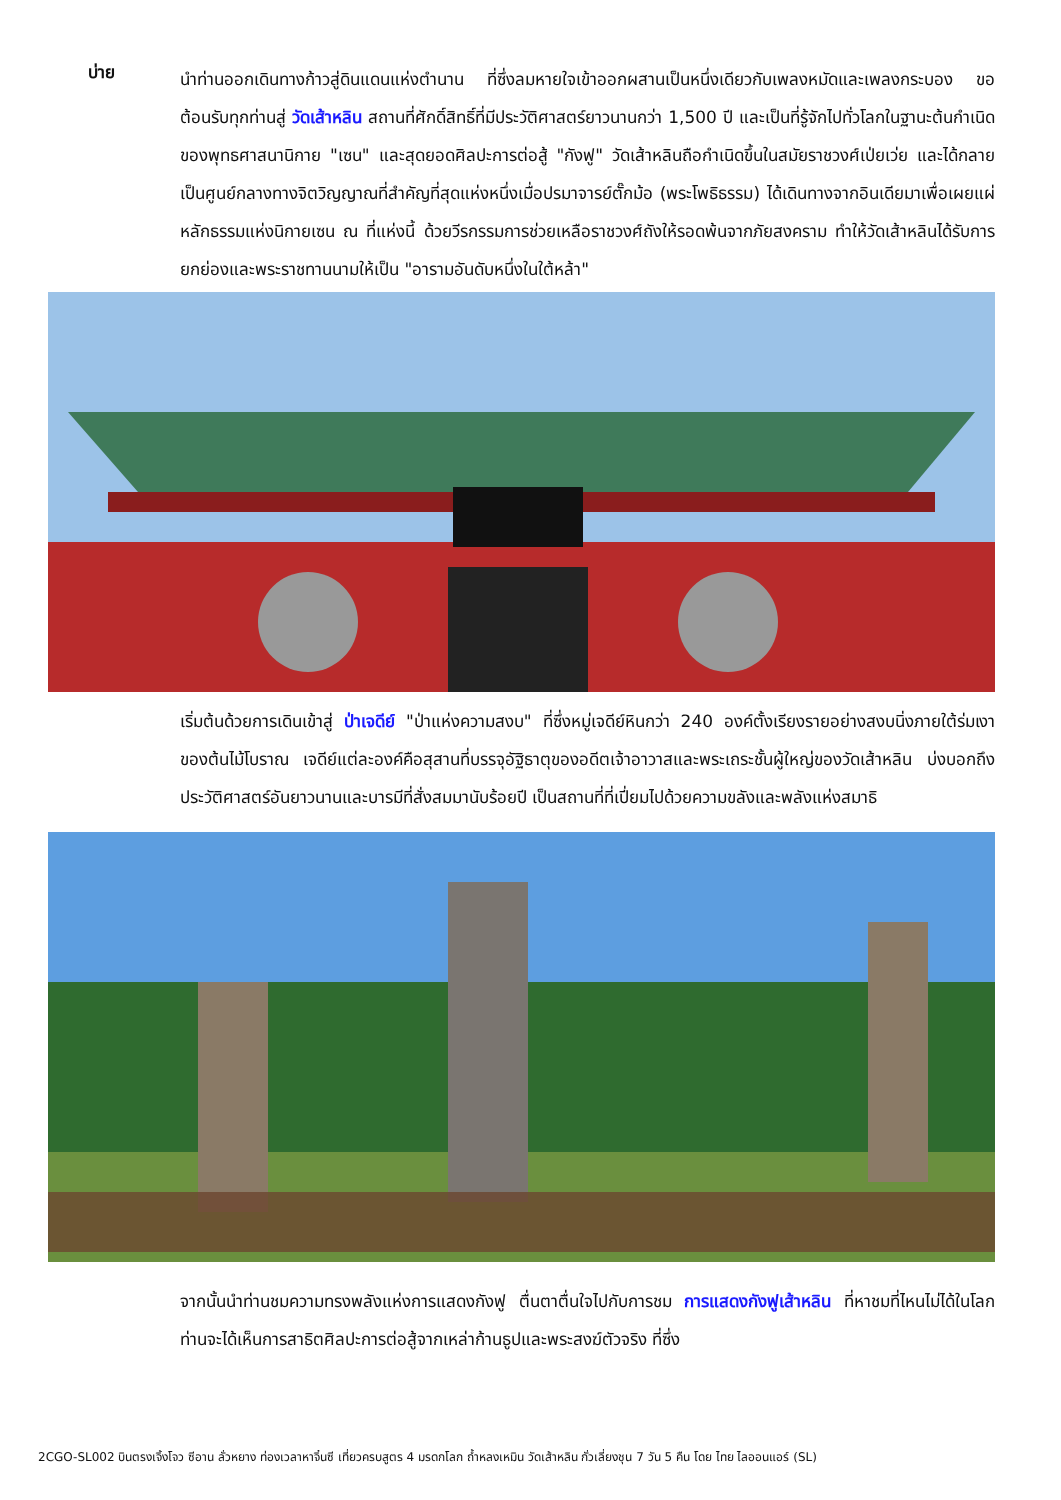บ่าย
นำท่านออกเดินทางก้าวสู่ดินแดนแห่งตำนาน ที่ซึ่งลมหายใจเข้าออกผสานเป็นหนึ่งเดียวกับเพลงหมัดและเพลงกระบอง ขอต้อนรับทุกท่านสู่ วัดเส้าหลิน สถานที่ศักดิ์สิทธิ์ที่มีประวัติศาสตร์ยาวนานกว่า 1,500 ปี และเป็นที่รู้จักไปทั่วโลกในฐานะต้นกำเนิดของพุทธศาสนานิกาย "เซน" และสุดยอดศิลปะการต่อสู้ "กังฟู" วัดเส้าหลินถือกำเนิดขึ้นในสมัยราชวงศ์เป่ยเว่ย และได้กลายเป็นศูนย์กลางทางจิตวิญญาณที่สำคัญที่สุดแห่งหนึ่งเมื่อปรมาจารย์ตั๊กม้อ (พระโพธิธรรม) ได้เดินทางจากอินเดียมาเพื่อเผยแผ่หลักธรรมแห่งนิกายเซน ณ ที่แห่งนี้ ด้วยวีรกรรมการช่วยเหลือราชวงศ์ถังให้รอดพ้นจากภัยสงคราม ทำให้วัดเส้าหลินได้รับการยกย่องและพระราชทานนามให้เป็น "อารามอันดับหนึ่งในใต้หล้า"
เริ่มต้นด้วยการเดินเข้าสู่ ป่าเจดีย์ "ป่าแห่งความสงบ" ที่ซึ่งหมู่เจดีย์หินกว่า 240 องค์ตั้งเรียงรายอย่างสงบนิ่งภายใต้ร่มเงาของต้นไม้โบราณ เจดีย์แต่ละองค์คือสุสานที่บรรจุอัฐิธาตุของอดีตเจ้าอาวาสและพระเถระชั้นผู้ใหญ่ของวัดเส้าหลิน บ่งบอกถึงประวัติศาสตร์อันยาวนานและบารมีที่สั่งสมมานับร้อยปี เป็นสถานที่ที่เปี่ยมไปด้วยความขลังและพลังแห่งสมาธิ
จากนั้นนำท่านชมความทรงพลังแห่งการแสดงกังฟู ตื่นตาตื่นใจไปกับการชม การแสดงกังฟูเส้าหลิน ที่หาชมที่ไหนไม่ได้ในโลก ท่านจะได้เห็นการสาธิตศิลปะการต่อสู้จากเหล่าก้านธูปและพระสงฆ์ตัวจริง ที่ซึ่ง
2CGO-SL002 บินตรงเจิ้งโจว ซีอาน ลั่วหยาง ท่องเวลาหาจิ๋นซี เที่ยวครบสูตร 4 มรดกโลก ถ้ำหลงเหมิน วัดเส้าหลิน กั่วเลี่ยงชุน 7 วัน 5 คืน โดย ไทย ไลออนแอร์ (SL)